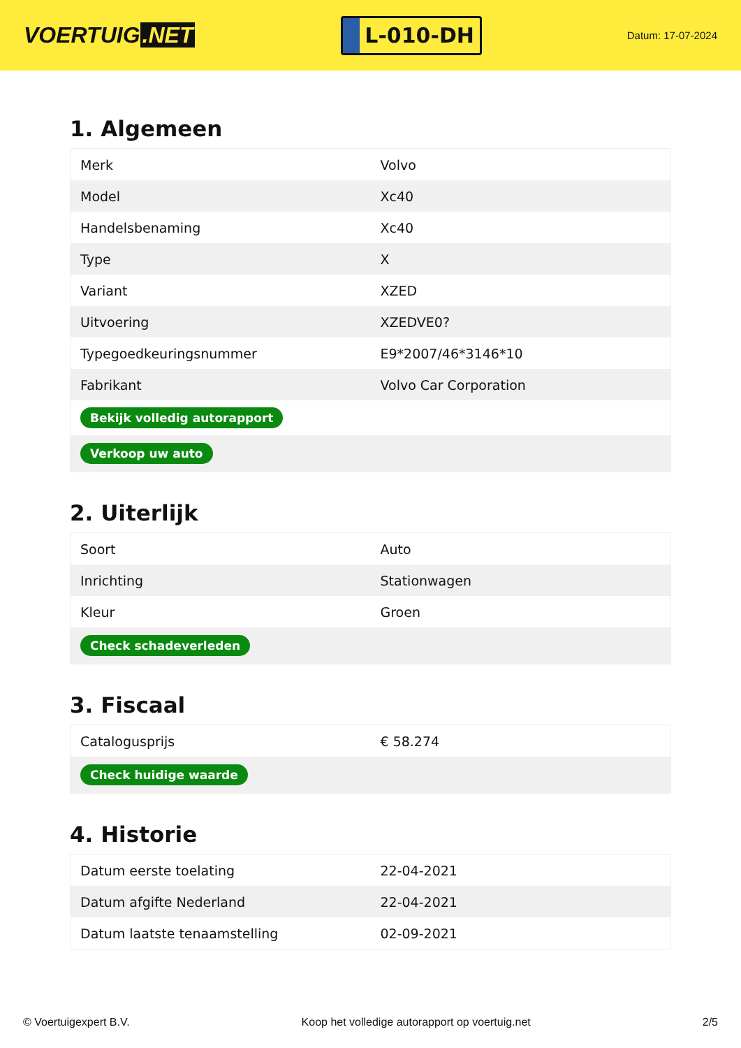VOERTUIG.NET
L-010-DH
Datum: 17-07-2024
1. Algemeen
| Merk | Volvo |
| Model | Xc40 |
| Handelsbenaming | Xc40 |
| Type | X |
| Variant | XZED |
| Uitvoering | XZEDVE0? |
| Typegoedkeuringsnummer | E9*2007/46*3146*10 |
| Fabrikant | Volvo Car Corporation |
| Bekijk volledig autorapport | |
| Verkoop uw auto | |
2. Uiterlijk
| Soort | Auto |
| Inrichting | Stationwagen |
| Kleur | Groen |
| Check schadeverleden | |
3. Fiscaal
| Catalogusprijs | € 58.274 |
| Check huidige waarde | |
4. Historie
| Datum eerste toelating | 22-04-2021 |
| Datum afgifte Nederland | 22-04-2021 |
| Datum laatste tenaamstelling | 02-09-2021 |
© Voertuigexpert B.V. Koop het volledige autorapport op voertuig.net 2/5